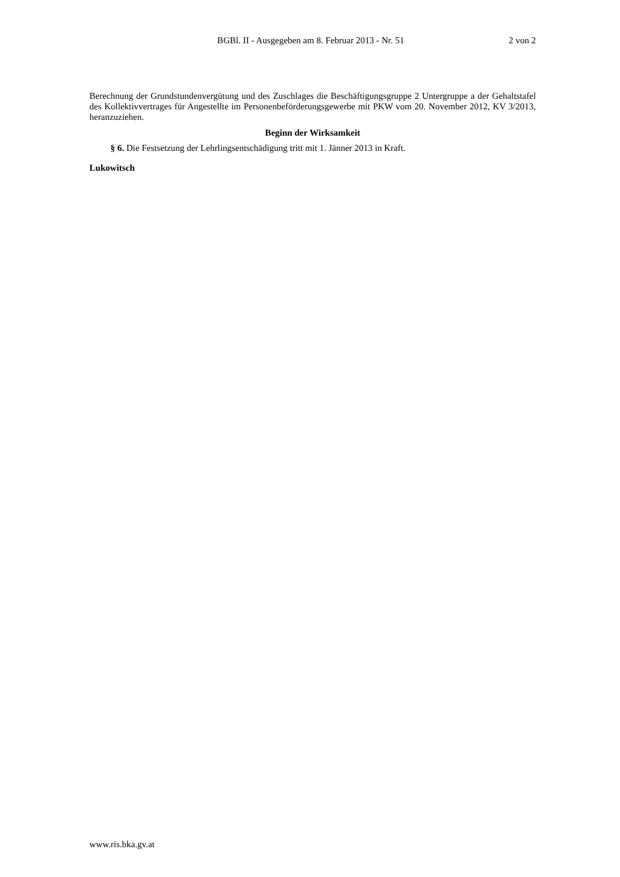BGBl. II - Ausgegeben am 8. Februar 2013 - Nr. 51 2 von 2
Berechnung der Grundstundenvergütung und des Zuschlages die Beschäftigungsgruppe 2 Untergruppe a der Gehaltstafel des Kollektivvertrages für Angestellte im Personenbeförderungsgewerbe mit PKW vom 20. November 2012, KV 3/2013, heranzuziehen.
Beginn der Wirksamkeit
§ 6. Die Festsetzung der Lehrlingsentschädigung tritt mit 1. Jänner 2013 in Kraft.
Lukowitsch
www.ris.bka.gv.at